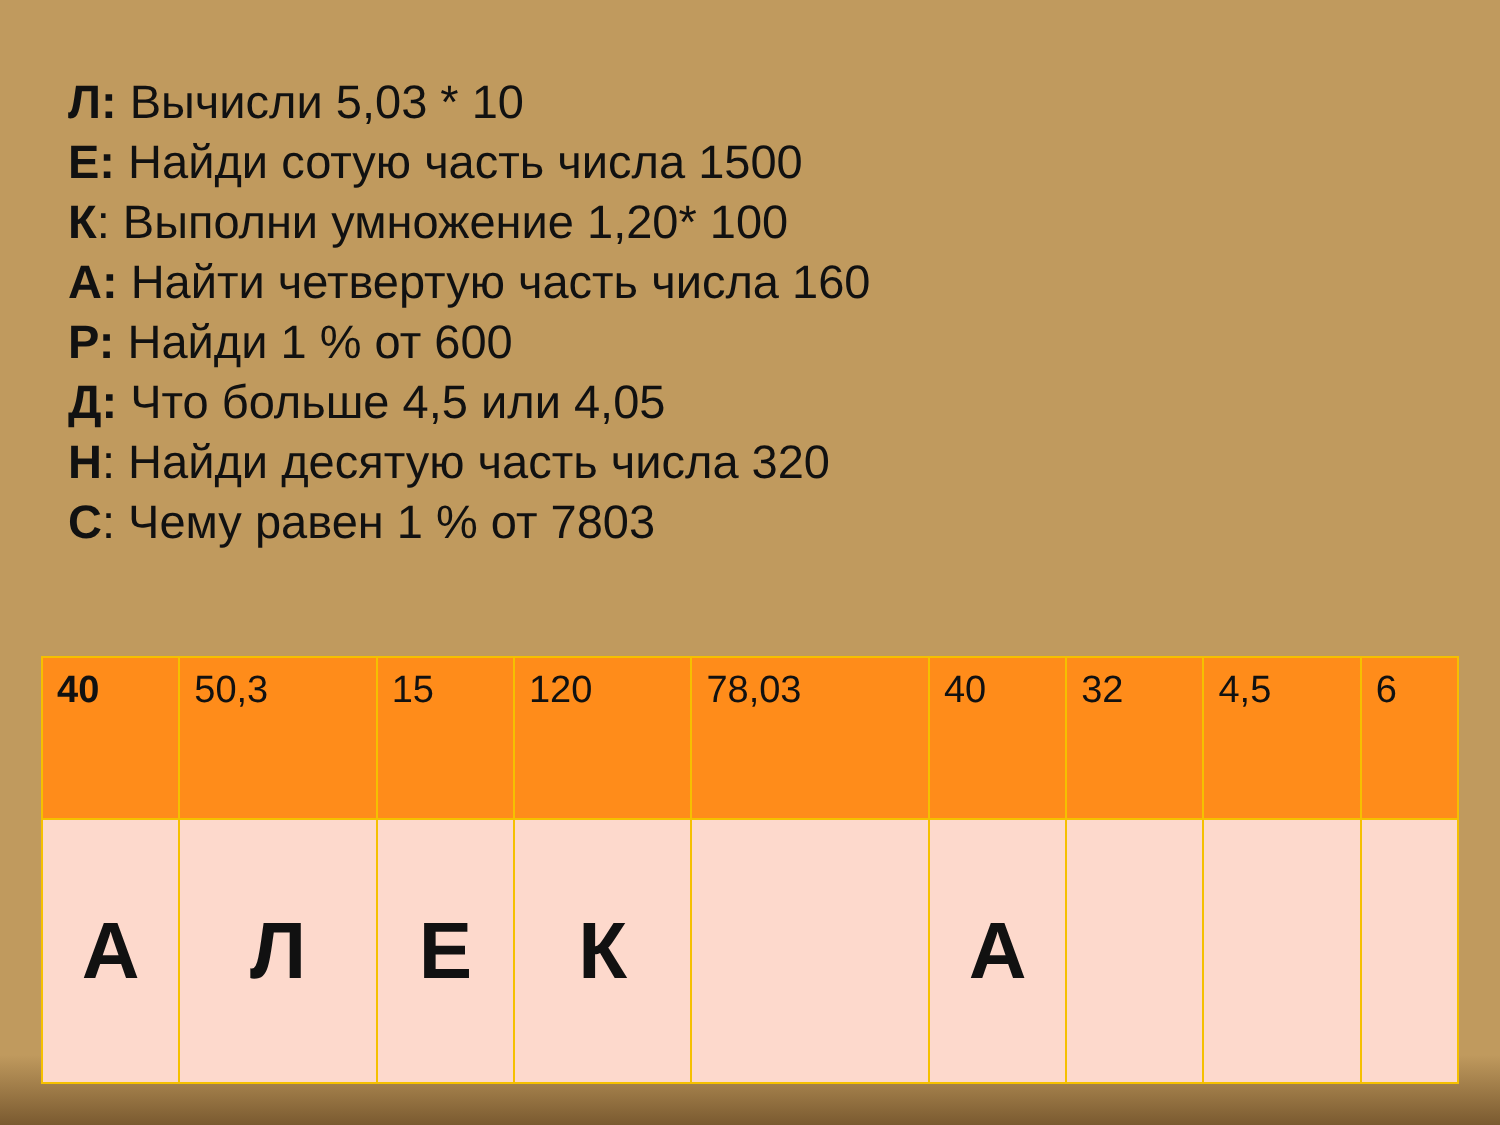Л: Вычисли 5,03 * 10
Е: Найди сотую часть числа 1500
К: Выполни умножение 1,20* 100
А: Найти четвертую часть числа 160
Р: Найди 1 % от 600
Д: Что больше 4,5 или 4,05
Н: Найди десятую часть числа 320
С: Чему равен 1 % от 7803
| 40 | 50,3 | 15 | 120 | 78,03 | 40 | 32 | 4,5 | 6 |
| А | Л | Е | К | | А | | | |